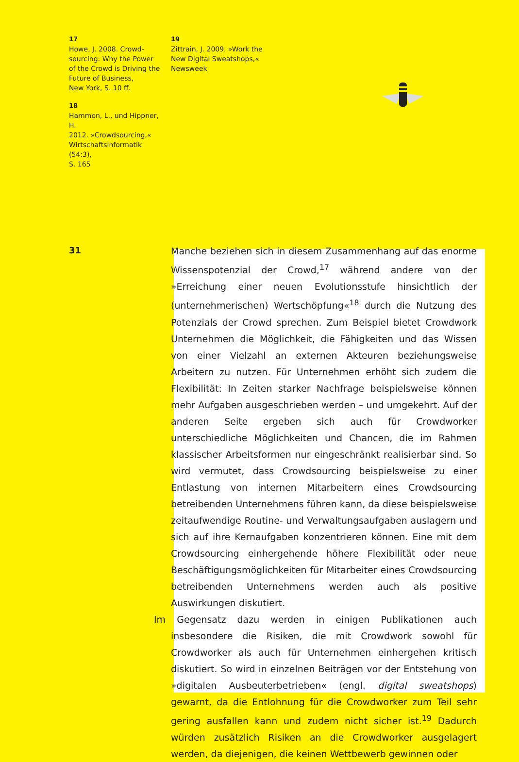17
Howe, J. 2008. Crowd-
sourcing: Why the Power
of the Crowd is Driving the
Future of Business,
New York, S. 10 ff.
18
Hammon, L., und Hippner, H.
2012. »Crowdsourcing,«
Wirtschaftsinformatik (54:3),
S. 165
19
Zittrain, J. 2009. »Work the
New Digital Sweatshops,«
Newsweek
31
Manche beziehen sich in diesem Zusammenhang auf das enorme Wissenspotenzial der Crowd,<sup>17</sup> während andere von der »Erreichung einer neuen Evolutionsstufe hinsichtlich der (unternehmerischen) Wertschöpfung«<sup>18</sup> durch die Nutzung des Potenzials der Crowd sprechen. Zum Beispiel bietet Crowdwork Unternehmen die Möglichkeit, die Fähigkeiten und das Wissen von einer Vielzahl an externen Akteuren beziehungsweise Arbeitern zu nutzen. Für Unternehmen erhöht sich zudem die Flexibilität: In Zeiten starker Nachfrage beispielsweise können mehr Aufgaben ausgeschrieben werden – und umgekehrt. Auf der anderen Seite ergeben sich auch für Crowdworker unterschiedliche Möglichkeiten und Chancen, die im Rahmen klassischer Arbeitsformen nur eingeschränkt realisierbar sind. So wird vermutet, dass Crowdsourcing beispielsweise zu einer Entlastung von internen Mitarbeitern eines Crowdsourcing betreibenden Unternehmens führen kann, da diese beispielsweise zeitaufwendige Routine- und Verwaltungsaufgaben auslagern und sich auf ihre Kernaufgaben konzentrieren können. Eine mit dem Crowdsourcing einhergehende höhere Flexibilität oder neue Beschäftigungsmöglichkeiten für Mitarbeiter eines Crowdsourcing betreibenden Unternehmens werden auch als positive Auswirkungen diskutiert.
Im Gegensatz dazu werden in einigen Publikationen auch insbesondere die Risiken, die mit Crowdwork sowohl für Crowdworker als auch für Unternehmen einhergehen kritisch diskutiert. So wird in einzelnen Beiträgen vor der Entstehung von »digitalen Ausbeuterbetrieben« (engl. digital sweatshops) gewarnt, da die Entlohnung für die Crowdworker zum Teil sehr gering ausfallen kann und zudem nicht sicher ist.<sup>19</sup> Dadurch würden zusätzlich Risiken an die Crowdworker ausgelagert werden, da diejenigen, die keinen Wettbewerb gewinnen oder